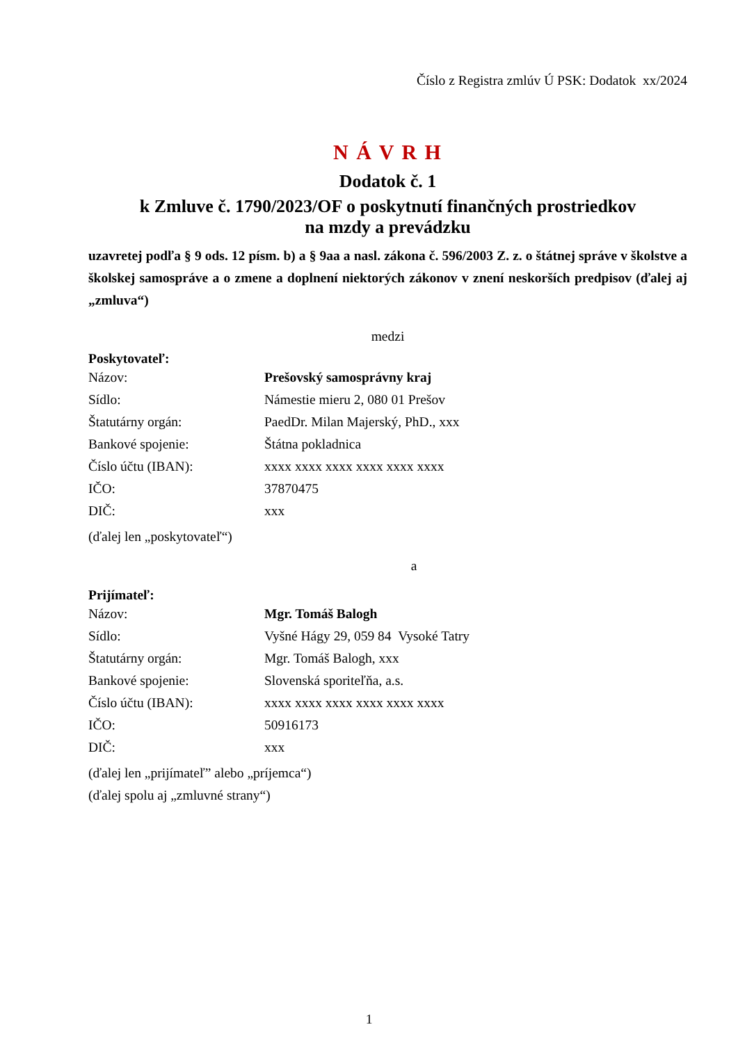Číslo z Registra zmlúv Ú PSK: Dodatok xx/2024
N Á V R H
Dodatok č. 1
k Zmluve č. 1790/2023/OF o poskytnutí finančných prostriedkov
na mzdy a prevádzku
uzavretej podľa § 9 ods. 12 písm. b) a § 9aa a nasl. zákona č. 596/2003 Z. z. o štátnej správe v školstve a školskej samospráve a o zmene a doplnení niektorých zákonov v znení neskorších predpisov (ďalej aj „zmluva“)
medzi
Poskytovateľ:
| Názov: | Prešovský samosprávny kraj |
| Sídlo: | Námestie mieru 2, 080 01 Prešov |
| Štatutárny orgán: | PaedDr. Milan Majerský, PhD., xxx |
| Bankové spojenie: | Štátna pokladnica |
| Číslo účtu (IBAN): | xxxx xxxx xxxx xxxx xxxx xxxx |
| IČO: | 37870475 |
| DIČ: | xxx |
(ďalej len „poskytovateľ“)
a
Prijímateľ:
| Názov: | Mgr. Tomáš Balogh |
| Sídlo: | Vyšné Hágy 29, 059 84 Vysoké Tatry |
| Štatutárny orgán: | Mgr. Tomáš Balogh, xxx |
| Bankové spojenie: | Slovenská sporiteľňa, a.s. |
| Číslo účtu (IBAN): | xxxx xxxx xxxx xxxx xxxx xxxx |
| IČO: | 50916173 |
| DIČ: | xxx |
(ďalej len „prijímateľ” alebo „príjemca“)
(ďalej spolu aj „zmluvné strany“)
1